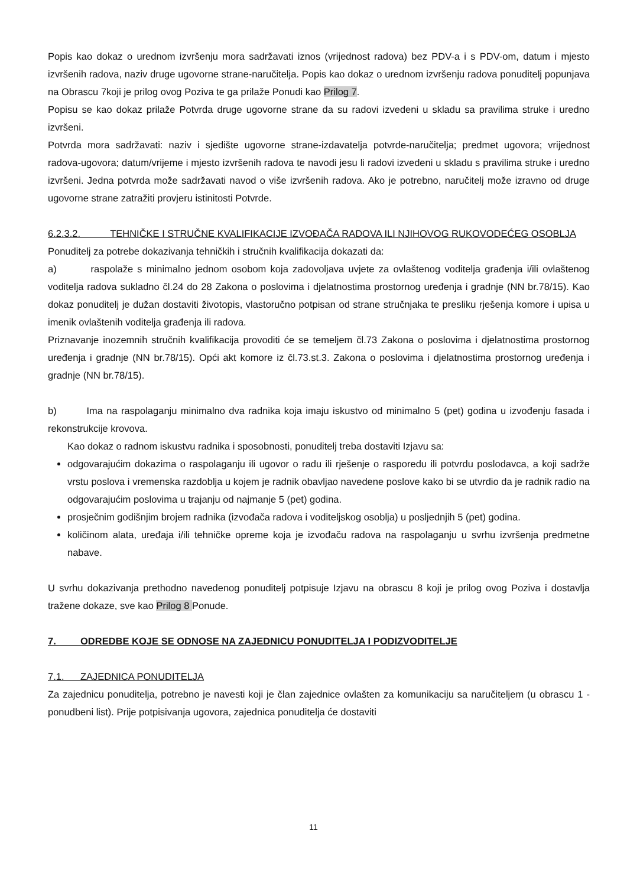Popis kao dokaz o urednom izvršenju mora sadržavati iznos (vrijednost radova) bez PDV-a i s PDV-om, datum i mjesto izvršenih radova, naziv druge ugovorne strane-naručitelja. Popis kao dokaz o urednom izvršenju radova ponuditelj popunjava na Obrascu 7koji je prilog ovog Poziva te ga prilaže Ponudi kao Prilog 7.
Popisu se kao dokaz prilaže Potvrda druge ugovorne strane da su radovi izvedeni u skladu sa pravilima struke i uredno izvršeni.
Potvrda mora sadržavati: naziv i sjedište ugovorne strane-izdavatelja potvrde-naručitelja; predmet ugovora; vrijednost radova-ugovora; datum/vrijeme i mjesto izvršenih radova te navodi jesu li radovi izvedeni u skladu s pravilima struke i uredno izvršeni. Jedna potvrda može sadržavati navod o više izvršenih radova. Ako je potrebno, naručitelj može izravno od druge ugovorne strane zatražiti provjeru istinitosti Potvrde.
6.2.3.2. TEHNIČKE I STRUČNE KVALIFIKACIJE IZVOĐAČA RADOVA ILI NJIHOVOG RUKOVODEĆEG OSOBLJA
Ponuditelj za potrebe dokazivanja tehničkih i stručnih kvalifikacija dokazati da:
a) raspolaže s minimalno jednom osobom koja zadovoljava uvjete za ovlaštenog voditelja građenja i/ili ovlaštenog voditelja radova sukladno čl.24 do 28 Zakona o poslovima i djelatnostima prostornog uređenja i gradnje (NN br.78/15). Kao dokaz ponuditelj je dužan dostaviti životopis, vlastoručno potpisan od strane stručnjaka te presliku rješenja komore i upisa u imenik ovlaštenih voditelja građenja ili radova.
Priznavanje inozemnih stručnih kvalifikacija provoditi će se temeljem čl.73 Zakona o poslovima i djelatnostima prostornog uređenja i gradnje (NN br.78/15). Opći akt komore iz čl.73.st.3. Zakona o poslovima i djelatnostima prostornog uređenja i gradnje (NN br.78/15).
b) Ima na raspolaganju minimalno dva radnika koja imaju iskustvo od minimalno 5 (pet) godina u izvođenju fasada i rekonstrukcije krovova.
Kao dokaz o radnom iskustvu radnika i sposobnosti, ponuditelj treba dostaviti Izjavu sa:
odgovarajućim dokazima o raspolaganju ili ugovor o radu ili rješenje o rasporedu ili potvrdu poslodavca, a koji sadrže vrstu poslova i vremenska razdoblja u kojem je radnik obavljao navedene poslove kako bi se utvrdio da je radnik radio na odgovarajućim poslovima u trajanju od najmanje 5 (pet) godina.
prosječnim godišnjim brojem radnika (izvođača radova i voditeljskog osoblja) u posljednjih 5 (pet) godina.
količinom alata, uređaja i/ili tehničke opreme koja je izvođaču radova na raspolaganju u svrhu izvršenja predmetne nabave.
U svrhu dokazivanja prethodno navedenog ponuditelj potpisuje Izjavu na obrascu 8 koji je prilog ovog Poziva i dostavlja tražene dokaze, sve kao Prilog 8 Ponude.
7. ODREDBE KOJE SE ODNOSE NA ZAJEDNICU PONUDITELJA I PODIZVODITELJE
7.1. ZAJEDNICA PONUDITELJA
Za zajednicu ponuditelja, potrebno je navesti koji je član zajednice ovlašten za komunikaciju sa naručiteljem (u obrascu 1 - ponudbeni list). Prije potpisivanja ugovora, zajednica ponuditelja će dostaviti
11